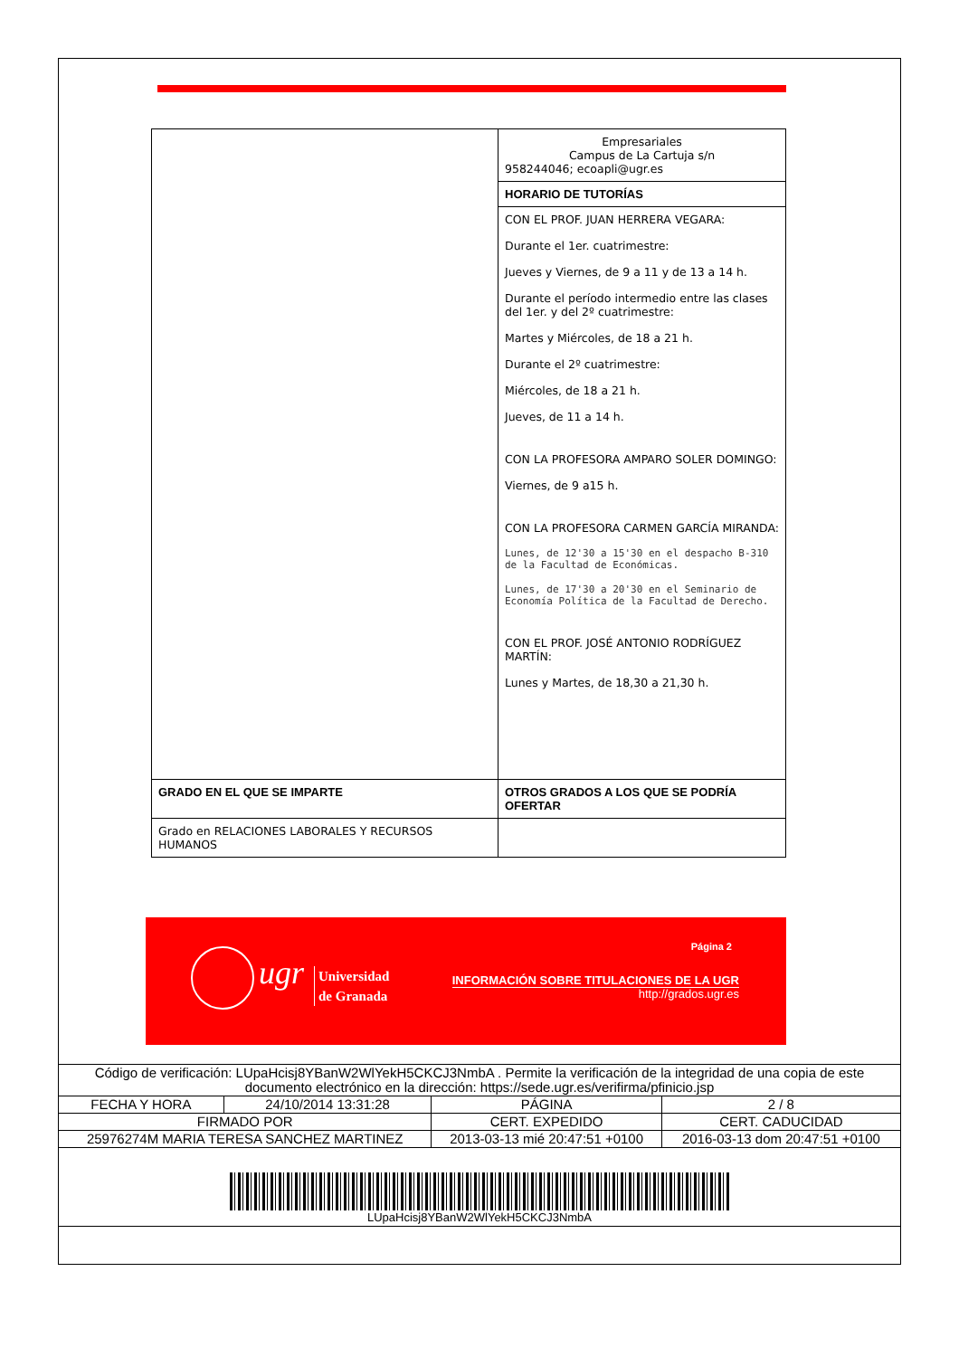| | Empresariales Campus de La Cartuja s/n 958244046; ecoapli@ugr.es |
| | HORARIO DE TUTORÍAS |
| | CON EL PROF. JUAN HERRERA VEGARA: Durante el 1er. cuatrimestre: Jueves y Viernes, de 9 a 11 y de 13 a 14 h. Durante el período intermedio entre las clases del 1er. y del 2º cuatrimestre: Martes y Miércoles, de 18 a 21 h. Durante el 2º cuatrimestre: Miércoles, de 18 a 21 h. Jueves, de 11 a 14 h. CON LA PROFESORA AMPARO SOLER DOMINGO: Viernes, de 9 a15 h. CON LA PROFESORA CARMEN GARCÍA MIRANDA: Lunes, de 12'30 a 15'30 en el despacho B-310 de la Facultad de Económicas. Lunes, de 17'30 a 20'30 en el Seminario de Economía Política de la Facultad de Derecho. CON EL PROF. JOSÉ ANTONIO RODRÍGUEZ MARTÍN: Lunes y Martes, de 18,30 a 21,30 h. |
| GRADO EN EL QUE SE IMPARTE | OTROS GRADOS A LOS QUE SE PODRÍA OFERTAR |
| Grado en RELACIONES LABORALES Y RECURSOS HUMANOS | |
ugr
Universidad
de Granada
Página 2
INFORMACIÓN SOBRE TITULACIONES DE LA UGR
http://grados.ugr.es
| Código de verificación: LUpaHcisj8YBanW2WlYekH5CKCJ3NmbA . Permite la verificación de la integridad de una copia de este documento electrónico en la dirección: https://sede.ugr.es/verifirma/pfinicio.jsp | | | |
| FECHA Y HORA | 24/10/2014 13:31:28 | PÁGINA | 2 / 8 |
| FIRMADO POR | | CERT. EXPEDIDO | CERT. CADUCIDAD |
| 25976274M MARIA TERESA SANCHEZ MARTINEZ | | 2013-03-13 mié 20:47:51 +0100 | 2016-03-13 dom 20:47:51 +0100 |
| LUpaHcisj8YBanW2WlYekH5CKCJ3NmbA | | | |